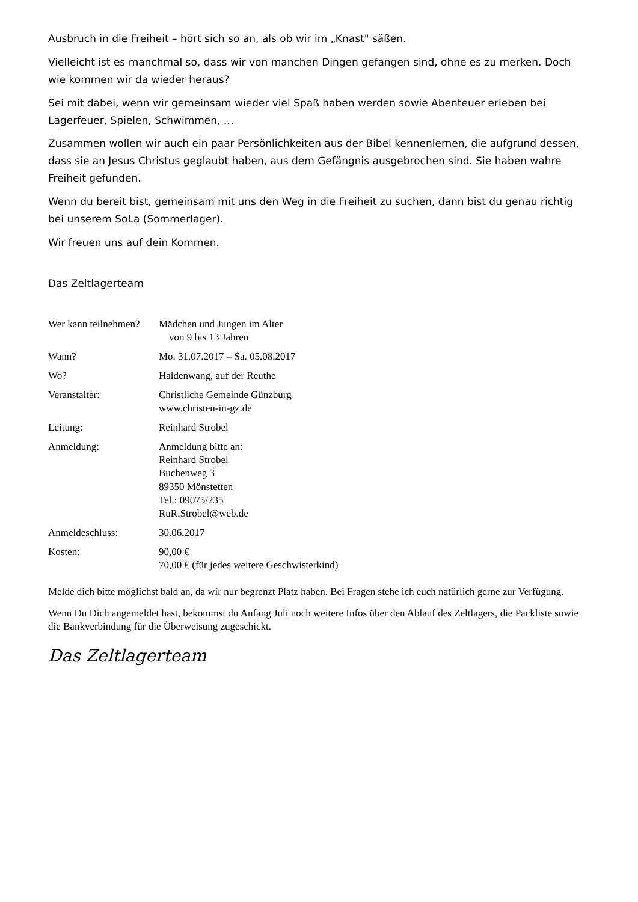Ausbruch in die Freiheit – hört sich so an, als ob wir im „Knast" säßen.
Vielleicht ist es manchmal so, dass wir von manchen Dingen gefangen sind, ohne es zu merken. Doch wie kommen wir da wieder heraus?
Sei mit dabei, wenn wir gemeinsam wieder viel Spaß haben werden sowie Abenteuer erleben bei Lagerfeuer, Spielen, Schwimmen, …
Zusammen wollen wir auch ein paar Persönlichkeiten aus der Bibel kennenlernen, die aufgrund dessen, dass sie an Jesus Christus geglaubt haben, aus dem Gefängnis ausgebrochen sind. Sie haben wahre Freiheit gefunden.
Wenn du bereit bist, gemeinsam mit uns den Weg in die Freiheit zu suchen, dann bist du genau richtig bei unserem SoLa (Sommerlager).
Wir freuen uns auf dein Kommen.
Das Zeltlagerteam
| Wer kann teilnehmen? | Mädchen und Jungen im Alter von 9 bis 13 Jahren |
| Wann? | Mo. 31.07.2017 – Sa. 05.08.2017 |
| Wo? | Haldenwang, auf der Reuthe |
| Veranstalter: | Christliche Gemeinde Günzburg www.christen-in-gz.de |
| Leitung: | Reinhard Strobel |
| Anmeldung: | Anmeldung bitte an: Reinhard Strobel Buchenweg 3 89350 Mönstetten Tel.: 09075/235 RuR.Strobel@web.de |
| Anmeldeschluss: | 30.06.2017 |
| Kosten: | 90,00 € 70,00 € (für jedes weitere Geschwisterkind) |
Melde dich bitte möglichst bald an, da wir nur begrenzt Platz haben. Bei Fragen stehe ich euch natürlich gerne zur Verfügung.
Wenn Du Dich angemeldet hast, bekommst du Anfang Juli noch weitere Infos über den Ablauf des Zeltlagers, die Packliste sowie die Bankverbindung für die Überweisung zugeschickt.
Das Zeltlagerteam